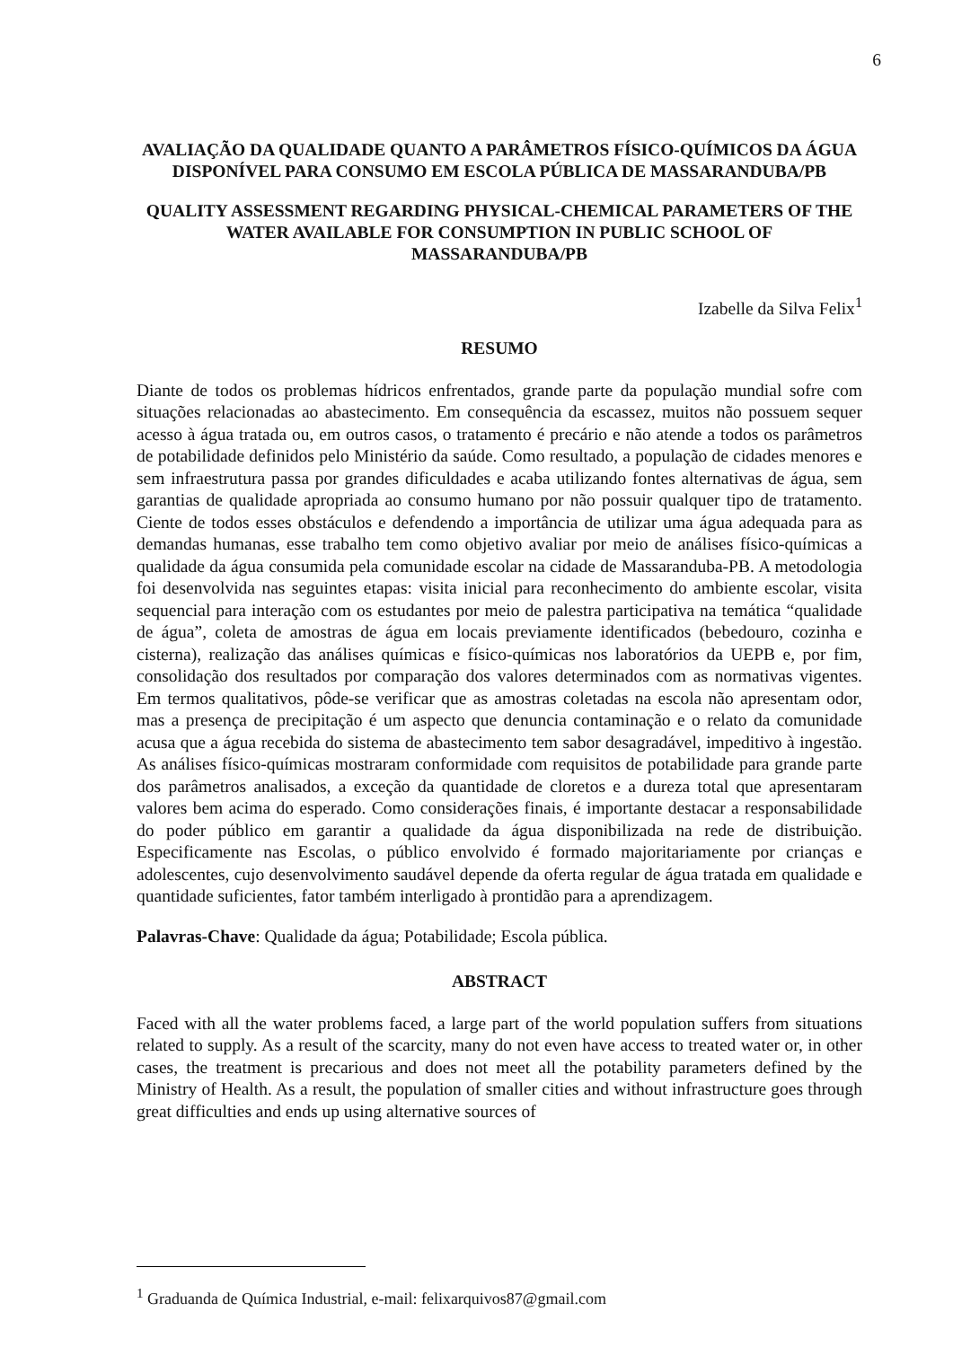6
AVALIAÇÃO DA QUALIDADE QUANTO A PARÂMETROS FÍSICO-QUÍMICOS DA ÁGUA DISPONÍVEL PARA CONSUMO EM ESCOLA PÚBLICA DE MASSARANDUBA/PB
QUALITY ASSESSMENT REGARDING PHYSICAL-CHEMICAL PARAMETERS OF THE WATER AVAILABLE FOR CONSUMPTION IN PUBLIC SCHOOL OF MASSARANDUBA/PB
Izabelle da Silva Felix<sup>1</sup>
RESUMO
Diante de todos os problemas hídricos enfrentados, grande parte da população mundial sofre com situações relacionadas ao abastecimento. Em consequência da escassez, muitos não possuem sequer acesso à água tratada ou, em outros casos, o tratamento é precário e não atende a todos os parâmetros de potabilidade definidos pelo Ministério da saúde. Como resultado, a população de cidades menores e sem infraestrutura passa por grandes dificuldades e acaba utilizando fontes alternativas de água, sem garantias de qualidade apropriada ao consumo humano por não possuir qualquer tipo de tratamento. Ciente de todos esses obstáculos e defendendo a importância de utilizar uma água adequada para as demandas humanas, esse trabalho tem como objetivo avaliar por meio de análises físico-químicas a qualidade da água consumida pela comunidade escolar na cidade de Massaranduba-PB. A metodologia foi desenvolvida nas seguintes etapas: visita inicial para reconhecimento do ambiente escolar, visita sequencial para interação com os estudantes por meio de palestra participativa na temática “qualidade de água”, coleta de amostras de água em locais previamente identificados (bebedouro, cozinha e cisterna), realização das análises químicas e físico-químicas nos laboratórios da UEPB e, por fim, consolidação dos resultados por comparação dos valores determinados com as normativas vigentes. Em termos qualitativos, pôde-se verificar que as amostras coletadas na escola não apresentam odor, mas a presença de precipitação é um aspecto que denuncia contaminação e o relato da comunidade acusa que a água recebida do sistema de abastecimento tem sabor desagradável, impeditivo à ingestão. As análises físico-químicas mostraram conformidade com requisitos de potabilidade para grande parte dos parâmetros analisados, a exceção da quantidade de cloretos e a dureza total que apresentaram valores bem acima do esperado. Como considerações finais, é importante destacar a responsabilidade do poder público em garantir a qualidade da água disponibilizada na rede de distribuição. Especificamente nas Escolas, o público envolvido é formado majoritariamente por crianças e adolescentes, cujo desenvolvimento saudável depende da oferta regular de água tratada em qualidade e quantidade suficientes, fator também interligado à prontidão para a aprendizagem.
Palavras-Chave: Qualidade da água; Potabilidade; Escola pública.
ABSTRACT
Faced with all the water problems faced, a large part of the world population suffers from situations related to supply. As a result of the scarcity, many do not even have access to treated water or, in other cases, the treatment is precarious and does not meet all the potability parameters defined by the Ministry of Health. As a result, the population of smaller cities and without infrastructure goes through great difficulties and ends up using alternative sources of
<sup>1</sup> Graduanda de Química Industrial, e-mail: felixarquivos87@gmail.com